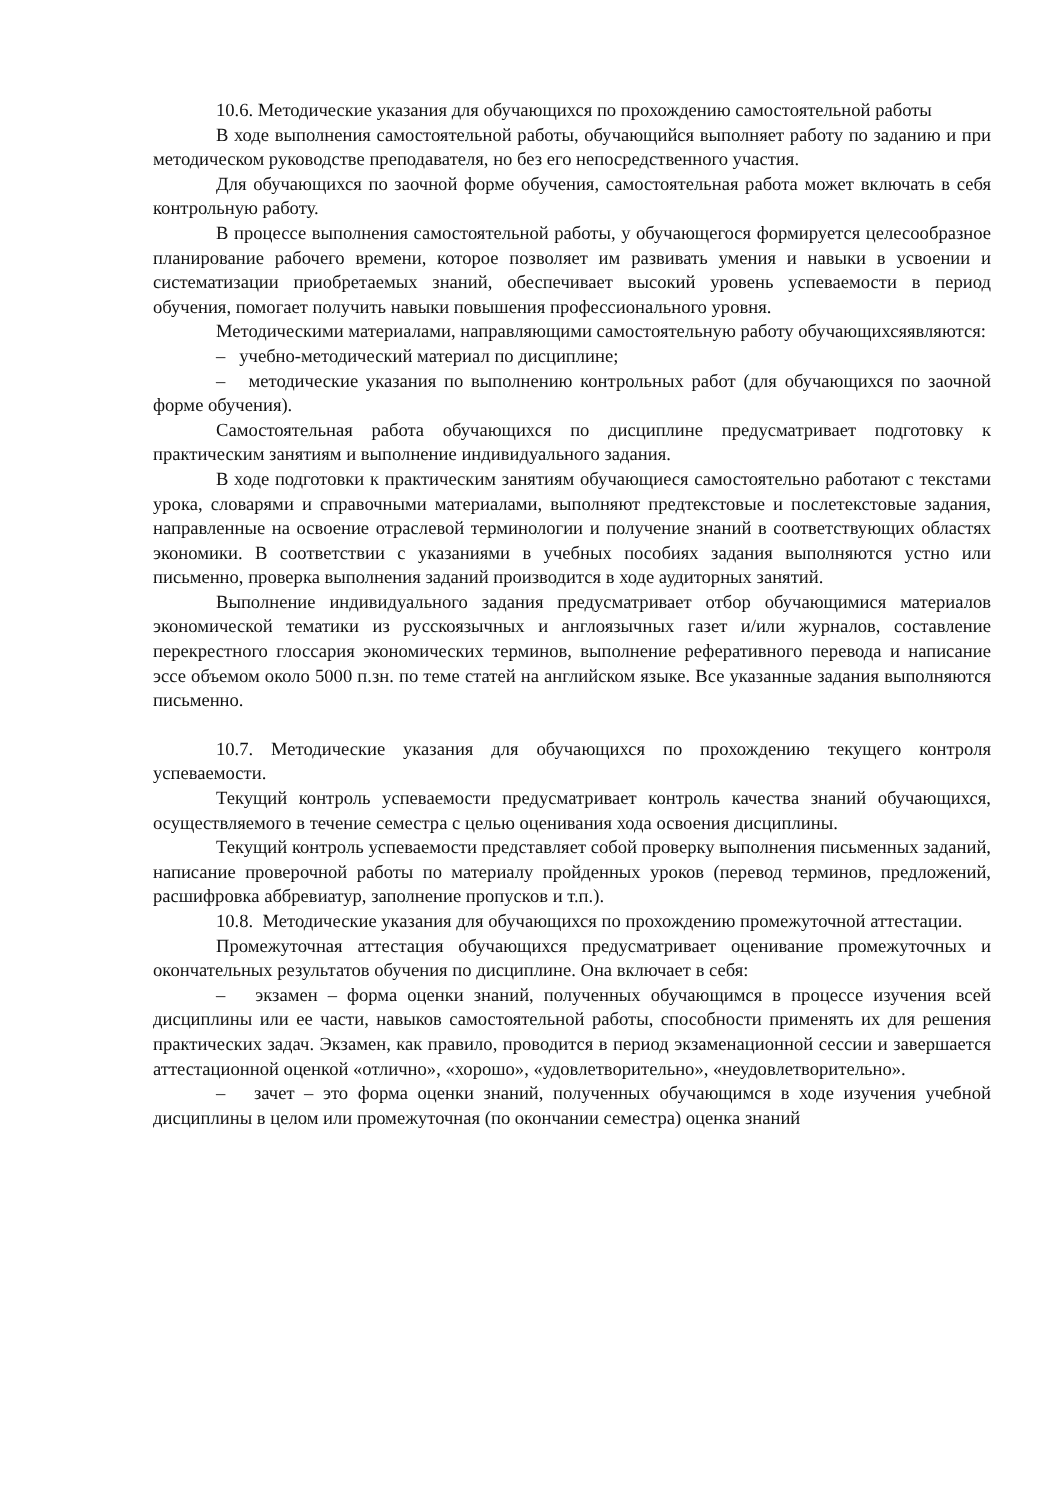10.6. Методические указания для обучающихся по прохождению самостоятельной работы
В ходе выполнения самостоятельной работы, обучающийся выполняет работу по заданию и при методическом руководстве преподавателя, но без его непосредственного участия.
Для обучающихся по заочной форме обучения, самостоятельная работа может включать в себя контрольную работу.
В процессе выполнения самостоятельной работы, у обучающегося формируется целесообразное планирование рабочего времени, которое позволяет им развивать умения и навыки в усвоении и систематизации приобретаемых знаний, обеспечивает высокий уровень успеваемости в период обучения, помогает получить навыки повышения профессионального уровня.
Методическими материалами, направляющими самостоятельную работу обучающихсяявляются:
– учебно-методический материал по дисциплине;
– методические указания по выполнению контрольных работ (для обучающихся по заочной форме обучения).
Самостоятельная работа обучающихся по дисциплине предусматривает подготовку к практическим занятиям и выполнение индивидуального задания.
В ходе подготовки к практическим занятиям обучающиеся самостоятельно работают с текстами урока, словарями и справочными материалами, выполняют предтекстовые и послетекстовые задания, направленные на освоение отраслевой терминологии и получение знаний в соответствующих областях экономики. В соответствии с указаниями в учебных пособиях задания выполняются устно или письменно, проверка выполнения заданий производится в ходе аудиторных занятий.
Выполнение индивидуального задания предусматривает отбор обучающимися материалов экономической тематики из русскоязычных и англоязычных газет и/или журналов, составление перекрестного глоссария экономических терминов, выполнение реферативного перевода и написание эссе объемом около 5000 п.зн. по теме статей на английском языке. Все указанные задания выполняются письменно.
10.7. Методические указания для обучающихся по прохождению текущего контроля успеваемости.
Текущий контроль успеваемости предусматривает контроль качества знаний обучающихся, осуществляемого в течение семестра с целью оценивания хода освоения дисциплины.
Текущий контроль успеваемости представляет собой проверку выполнения письменных заданий, написание проверочной работы по материалу пройденных уроков (перевод терминов, предложений, расшифровка аббревиатур, заполнение пропусков и т.п.).
10.8. Методические указания для обучающихся по прохождению промежуточной аттестации.
Промежуточная аттестация обучающихся предусматривает оценивание промежуточных и окончательных результатов обучения по дисциплине. Она включает в себя:
– экзамен – форма оценки знаний, полученных обучающимся в процессе изучения всей дисциплины или ее части, навыков самостоятельной работы, способности применять их для решения практических задач. Экзамен, как правило, проводится в период экзаменационной сессии и завершается аттестационной оценкой «отлично», «хорошо», «удовлетворительно», «неудовлетворительно».
– зачет – это форма оценки знаний, полученных обучающимся в ходе изучения учебной дисциплины в целом или промежуточная (по окончании семестра) оценка знаний